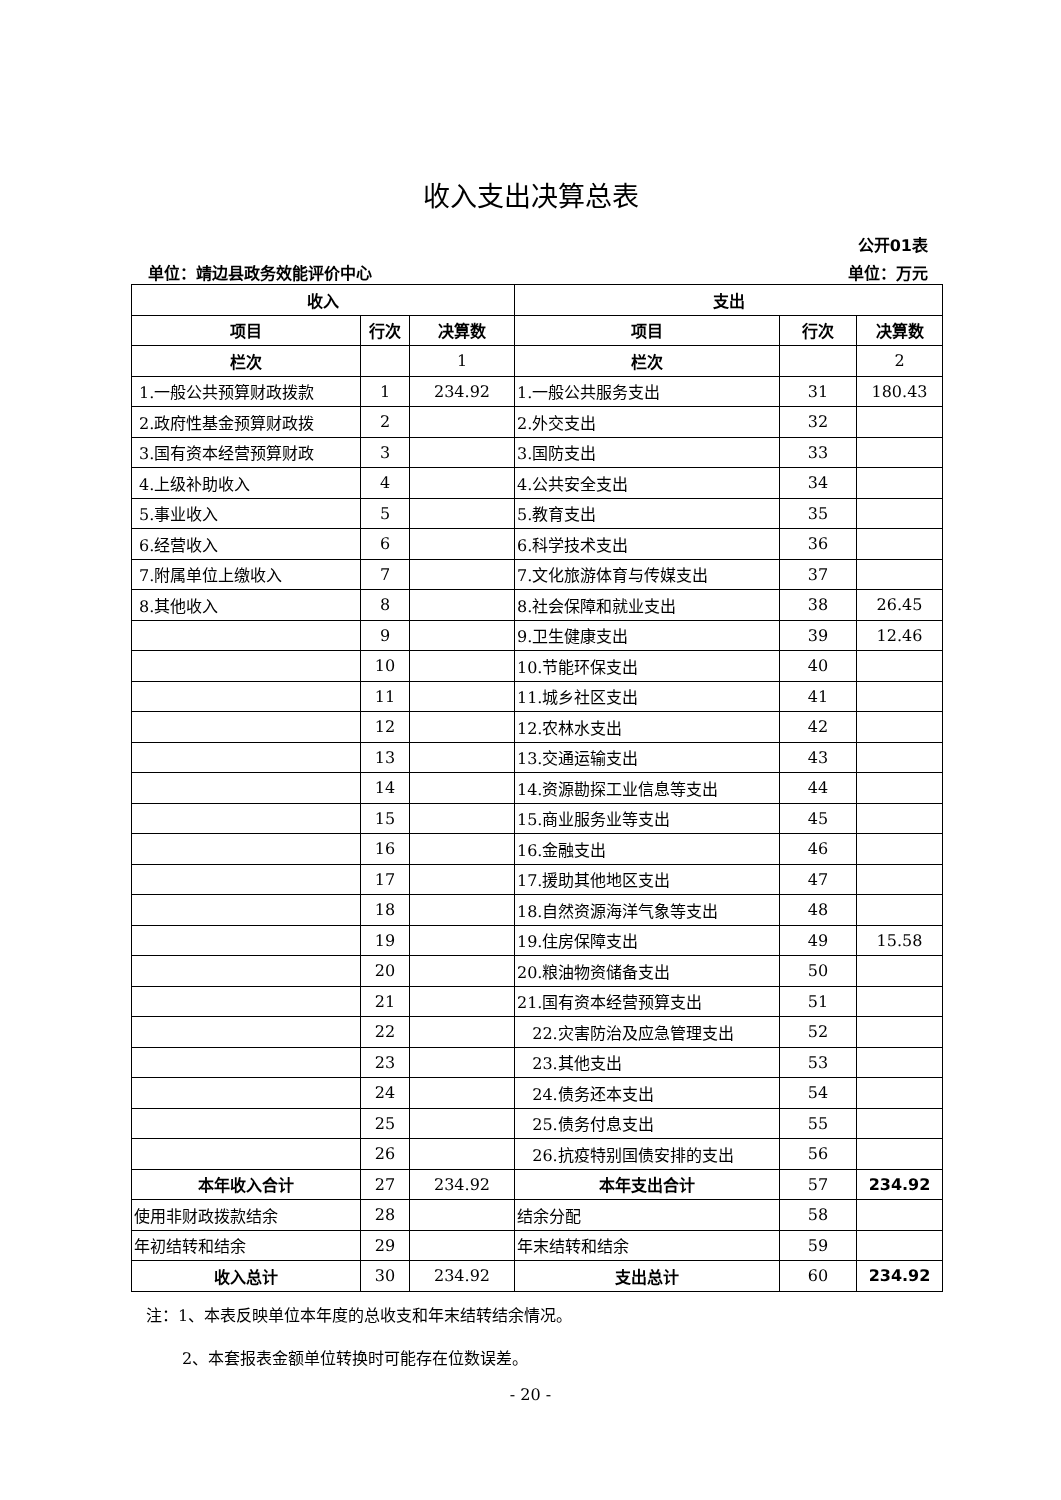收入支出决算总表
公开01表
单位：靖边县政务效能评价中心 单位：万元
| 收入 | | | 支出 | | |
| --- | --- | --- | --- | --- | --- |
| 项目 | 行次 | 决算数 | 项目 | 行次 | 决算数 |
| 栏次 | | 1 | 栏次 | | 2 |
| 1.一般公共预算财政拨款 | 1 | 234.92 | 1.一般公共服务支出 | 31 | 180.43 |
| 2.政府性基金预算财政拨 | 2 | | 2.外交支出 | 32 | |
| 3.国有资本经营预算财政 | 3 | | 3.国防支出 | 33 | |
| 4.上级补助收入 | 4 | | 4.公共安全支出 | 34 | |
| 5.事业收入 | 5 | | 5.教育支出 | 35 | |
| 6.经营收入 | 6 | | 6.科学技术支出 | 36 | |
| 7.附属单位上缴收入 | 7 | | 7.文化旅游体育与传媒支出 | 37 | |
| 8.其他收入 | 8 | | 8.社会保障和就业支出 | 38 | 26.45 |
| | 9 | | 9.卫生健康支出 | 39 | 12.46 |
| | 10 | | 10.节能环保支出 | 40 | |
| | 11 | | 11.城乡社区支出 | 41 | |
| | 12 | | 12.农林水支出 | 42 | |
| | 13 | | 13.交通运输支出 | 43 | |
| | 14 | | 14.资源勘探工业信息等支出 | 44 | |
| | 15 | | 15.商业服务业等支出 | 45 | |
| | 16 | | 16.金融支出 | 46 | |
| | 17 | | 17.援助其他地区支出 | 47 | |
| | 18 | | 18.自然资源海洋气象等支出 | 48 | |
| | 19 | | 19.住房保障支出 | 49 | 15.58 |
| | 20 | | 20.粮油物资储备支出 | 50 | |
| | 21 | | 21.国有资本经营预算支出 | 51 | |
| | 22 | | 22.灾害防治及应急管理支出 | 52 | |
| | 23 | | 23.其他支出 | 53 | |
| | 24 | | 24.债务还本支出 | 54 | |
| | 25 | | 25.债务付息支出 | 55 | |
| | 26 | | 26.抗疫特别国债安排的支出 | 56 | |
| 本年收入合计 | 27 | 234.92 | 本年支出合计 | 57 | 234.92 |
| 使用非财政拨款结余 | 28 | | 结余分配 | 58 | |
| 年初结转和结余 | 29 | | 年末结转和结余 | 59 | |
| 收入总计 | 30 | 234.92 | 支出总计 | 60 | 234.92 |
注：1、本表反映单位本年度的总收支和年末结转结余情况。
2、本套报表金额单位转换时可能存在位数误差。
- 20 -